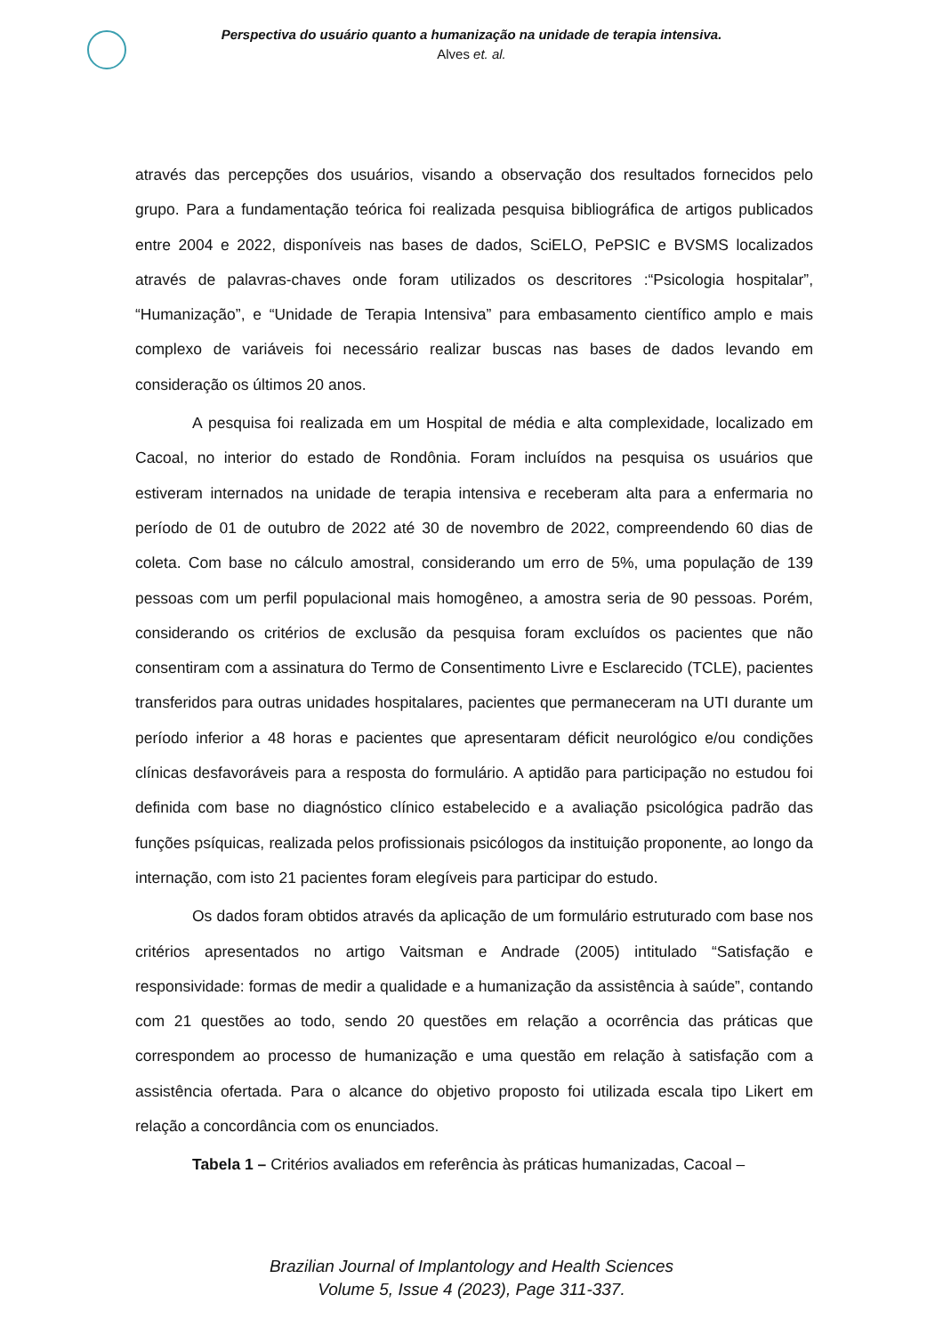Perspectiva do usuário quanto a humanização na unidade de terapia intensiva.
Alves et. al.
através das percepções dos usuários, visando a observação dos resultados fornecidos pelo grupo. Para a fundamentação teórica foi realizada pesquisa bibliográfica de artigos publicados entre 2004 e 2022, disponíveis nas bases de dados, SciELO, PePSIC e BVSMS localizados através de palavras-chaves onde foram utilizados os descritores :“Psicologia hospitalar”, “Humanização”, e “Unidade de Terapia Intensiva” para embasamento científico amplo e mais complexo de variáveis foi necessário realizar buscas nas bases de dados levando em consideração os últimos 20 anos.
A pesquisa foi realizada em um Hospital de média e alta complexidade, localizado em Cacoal, no interior do estado de Rondônia. Foram incluídos na pesquisa os usuários que estiveram internados na unidade de terapia intensiva e receberam alta para a enfermaria no período de 01 de outubro de 2022 até 30 de novembro de 2022, compreendendo 60 dias de coleta. Com base no cálculo amostral, considerando um erro de 5%, uma população de 139 pessoas com um perfil populacional mais homogêneo, a amostra seria de 90 pessoas. Porém, considerando os critérios de exclusão da pesquisa foram excluídos os pacientes que não consentiram com a assinatura do Termo de Consentimento Livre e Esclarecido (TCLE), pacientes transferidos para outras unidades hospitalares, pacientes que permaneceram na UTI durante um período inferior a 48 horas e pacientes que apresentaram déficit neurológico e/ou condições clínicas desfavoráveis para a resposta do formulário. A aptidão para participação no estudou foi definida com base no diagnóstico clínico estabelecido e a avaliação psicológica padrão das funções psíquicas, realizada pelos profissionais psicólogos da instituição proponente, ao longo da internação, com isto 21 pacientes foram elegíveis para participar do estudo.
Os dados foram obtidos através da aplicação de um formulário estruturado com base nos critérios apresentados no artigo Vaitsman e Andrade (2005) intitulado “Satisfação e responsividade: formas de medir a qualidade e a humanização da assistência à saúde”, contando com 21 questões ao todo, sendo 20 questões em relação a ocorrência das práticas que correspondem ao processo de humanização e uma questão em relação à satisfação com a assistência ofertada. Para o alcance do objetivo proposto foi utilizada escala tipo Likert em relação a concordância com os enunciados.
Tabela 1 – Critérios avaliados em referência às práticas humanizadas, Cacoal –
Brazilian Journal of Implantology and Health Sciences
Volume 5, Issue 4 (2023), Page 311-337.